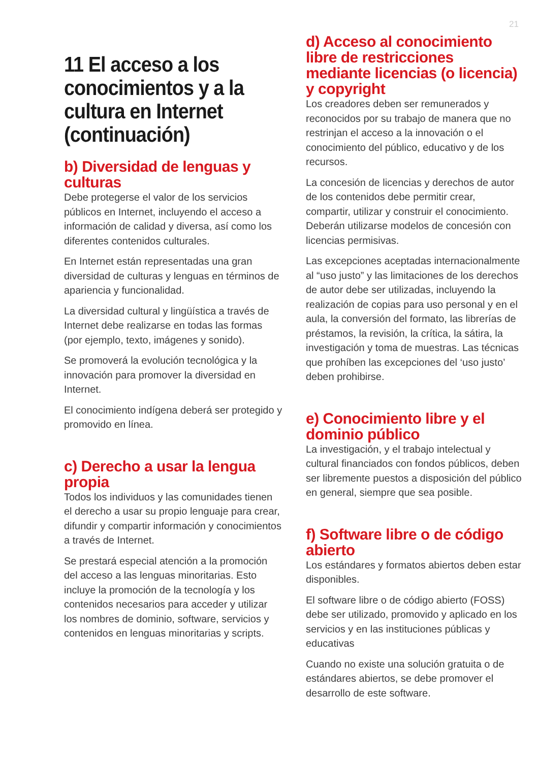21
11 El acceso a los conocimientos y a la cultura en Internet (continuación)
b) Diversidad de lenguas y culturas
Debe protegerse el valor de los servicios públicos en Internet, incluyendo el acceso a información de calidad y diversa, así como los diferentes contenidos culturales.
En Internet están representadas una gran diversidad de culturas y lenguas en términos de apariencia y funcionalidad.
La diversidad cultural y lingüística a través de Internet debe realizarse en todas las formas (por ejemplo, texto, imágenes y sonido).
Se promoverá la evolución tecnológica y la innovación para promover la diversidad en Internet.
El conocimiento indígena deberá ser protegido y promovido en línea.
c) Derecho a usar la lengua propia
Todos los individuos y las comunidades tienen el derecho a usar su propio lenguaje para crear, difundir y compartir información y conocimientos a través de Internet.
Se prestará especial atención a la promoción del acceso a las lenguas minoritarias. Esto incluye la promoción de la tecnología y los contenidos necesarios para acceder y utilizar los nombres de dominio, software, servicios y contenidos en lenguas minoritarias y scripts.
d) Acceso al conocimiento libre de restricciones mediante licencias (o licencia) y copyright
Los creadores deben ser remunerados y reconocidos por su trabajo de manera que no restrinjan el acceso a la innovación o el conocimiento del público, educativo y de los recursos.
La concesión de licencias y derechos de autor de los contenidos debe permitir crear, compartir, utilizar y construir el conocimiento. Deberán utilizarse modelos de concesión con licencias permisivas.
Las excepciones aceptadas internacionalmente al “uso justo” y las limitaciones de los derechos de autor debe ser utilizadas, incluyendo la realización de copias para uso personal y en el aula, la conversión del formato, las librerías de préstamos, la revisión, la crítica, la sátira, la investigación y toma de muestras. Las técnicas que prohíben las excepciones del ‘uso justo’ deben prohibirse.
e) Conocimiento libre y el dominio público
La investigación, y el trabajo intelectual y cultural financiados con fondos públicos, deben ser libremente puestos a disposición del público en general, siempre que sea posible.
f) Software libre o de código abierto
Los estándares y formatos abiertos deben estar disponibles.
El software libre o de código abierto (FOSS) debe ser utilizado, promovido y aplicado en los servicios y en las instituciones públicas y educativas
Cuando no existe una solución gratuita o de estándares abiertos, se debe promover el desarrollo de este software.